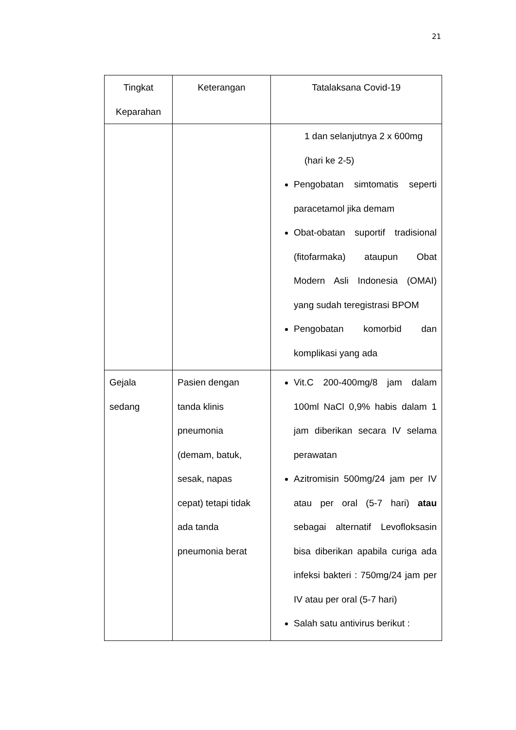21
| Tingkat Keparahan | Keterangan | Tatalaksana Covid-19 |
| --- | --- | --- |
| | | 1 dan selanjutnya 2 x 600mg (hari ke 2-5) Pengobatan simtomatis seperti paracetamol jika demam Obat-obatan suportif tradisional (fitofarmaka) ataupun Obat Modern Asli Indonesia (OMAI) yang sudah teregistrasi BPOM Pengobatan komorbid dan komplikasi yang ada |
| Gejala sedang | Pasien dengan tanda klinis pneumonia (demam, batuk, sesak, napas cepat) tetapi tidak ada tanda pneumonia berat | Vit.C 200-400mg/8 jam dalam 100ml NaCl 0,9% habis dalam 1 jam diberikan secara IV selama perawatan Azitromisin 500mg/24 jam per IV atau per oral (5-7 hari) atau sebagai alternatif Levofloksasin bisa diberikan apabila curiga ada infeksi bakteri : 750mg/24 jam per IV atau per oral (5-7 hari) Salah satu antivirus berikut : |